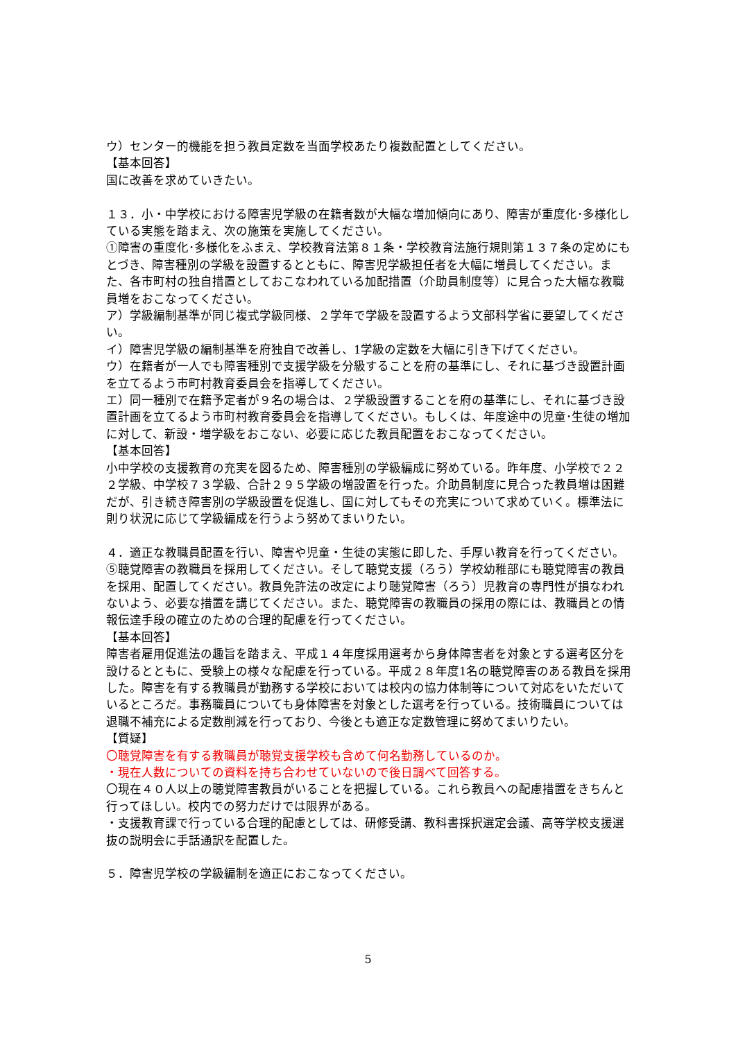ウ）センター的機能を担う教員定数を当面学校あたり複数配置としてください。
【基本回答】
国に改善を求めていきたい。
１３．小・中学校における障害児学級の在籍者数が大幅な増加傾向にあり、障害が重度化･多様化している実態を踏まえ、次の施策を実施してください。
①障害の重度化･多様化をふまえ、学校教育法第８１条・学校教育法施行規則第１３７条の定めにもとづき、障害種別の学級を設置するとともに、障害児学級担任者を大幅に増員してください。また、各市町村の独自措置としておこなわれている加配措置（介助員制度等）に見合った大幅な教職員増をおこなってください。
ア）学級編制基準が同じ複式学級同様、２学年で学級を設置するよう文部科学省に要望してください。
イ）障害児学級の編制基準を府独自で改善し、1学級の定数を大幅に引き下げてください。
ウ）在籍者が一人でも障害種別で支援学級を分級することを府の基準にし、それに基づき設置計画を立てるよう市町村教育委員会を指導してください。
エ）同一種別で在籍予定者が９名の場合は、２学級設置することを府の基準にし、それに基づき設置計画を立てるよう市町村教育委員会を指導してください。もしくは、年度途中の児童･生徒の増加に対して、新設・増学級をおこない、必要に応じた教員配置をおこなってください。
【基本回答】
小中学校の支援教育の充実を図るため、障害種別の学級編成に努めている。昨年度、小学校で２２２学級、中学校７３学級、合計２９５学級の増設置を行った。介助員制度に見合った教員増は困難だが、引き続き障害別の学級設置を促進し、国に対してもその充実について求めていく。標準法に則り状況に応じて学級編成を行うよう努めてまいりたい。
４．適正な教職員配置を行い、障害や児童・生徒の実態に即した、手厚い教育を行ってください。
⑤聴覚障害の教職員を採用してください。そして聴覚支援（ろう）学校幼稚部にも聴覚障害の教員を採用、配置してください。教員免許法の改定により聴覚障害（ろう）児教育の専門性が損なわれないよう、必要な措置を講じてください。また、聴覚障害の教職員の採用の際には、教職員との情報伝達手段の確立のための合理的配慮を行ってください。
【基本回答】
障害者雇用促進法の趣旨を踏まえ、平成１４年度採用選考から身体障害者を対象とする選考区分を設けるとともに、受験上の様々な配慮を行っている。平成２８年度1名の聴覚障害のある教員を採用した。障害を有する教職員が勤務する学校においては校内の協力体制等について対応をいただいているところだ。事務職員についても身体障害を対象とした選考を行っている。技術職員については退職不補充による定数削減を行っており、今後とも適正な定数管理に努めてまいりたい。
【質疑】
〇聴覚障害を有する教職員が聴覚支援学校も含めて何名勤務しているのか。
・現在人数についての資料を持ち合わせていないので後日調べて回答する。
〇現在４０人以上の聴覚障害教員がいることを把握している。これら教員への配慮措置をきちんと行ってほしい。校内での努力だけでは限界がある。
・支援教育課で行っている合理的配慮としては、研修受講、教科書採択選定会議、高等学校支援選抜の説明会に手話通訳を配置した。
５．障害児学校の学級編制を適正におこなってください。
5